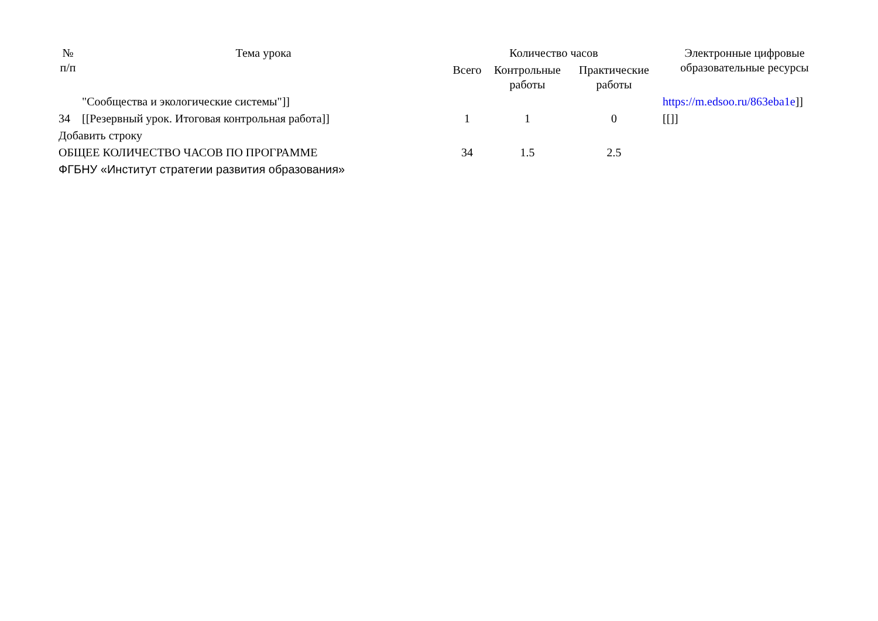| № п/п | Тема урока | Количество часов | | | Электронные цифровые образовательные ресурсы |
| --- | --- | --- | --- | --- | --- |
| | | Всего | Контрольные работы | Практические работы | |
| | "Сообщества и экологические системы"]] | | | | https://m.edsoo.ru/863eba1e ]] |
| 34 | [[Резервный урок. Итоговая контрольная работа]] | 1 | 1 | 0 | [[]] |
| Добавить строку | | | | | |
| ОБЩЕЕ КОЛИЧЕСТВО ЧАСОВ ПО ПРОГРАММЕ | | 34 | 1.5 | 2.5 | |
| ФГБНУ «Институт стратегии развития образования» | | | | | |